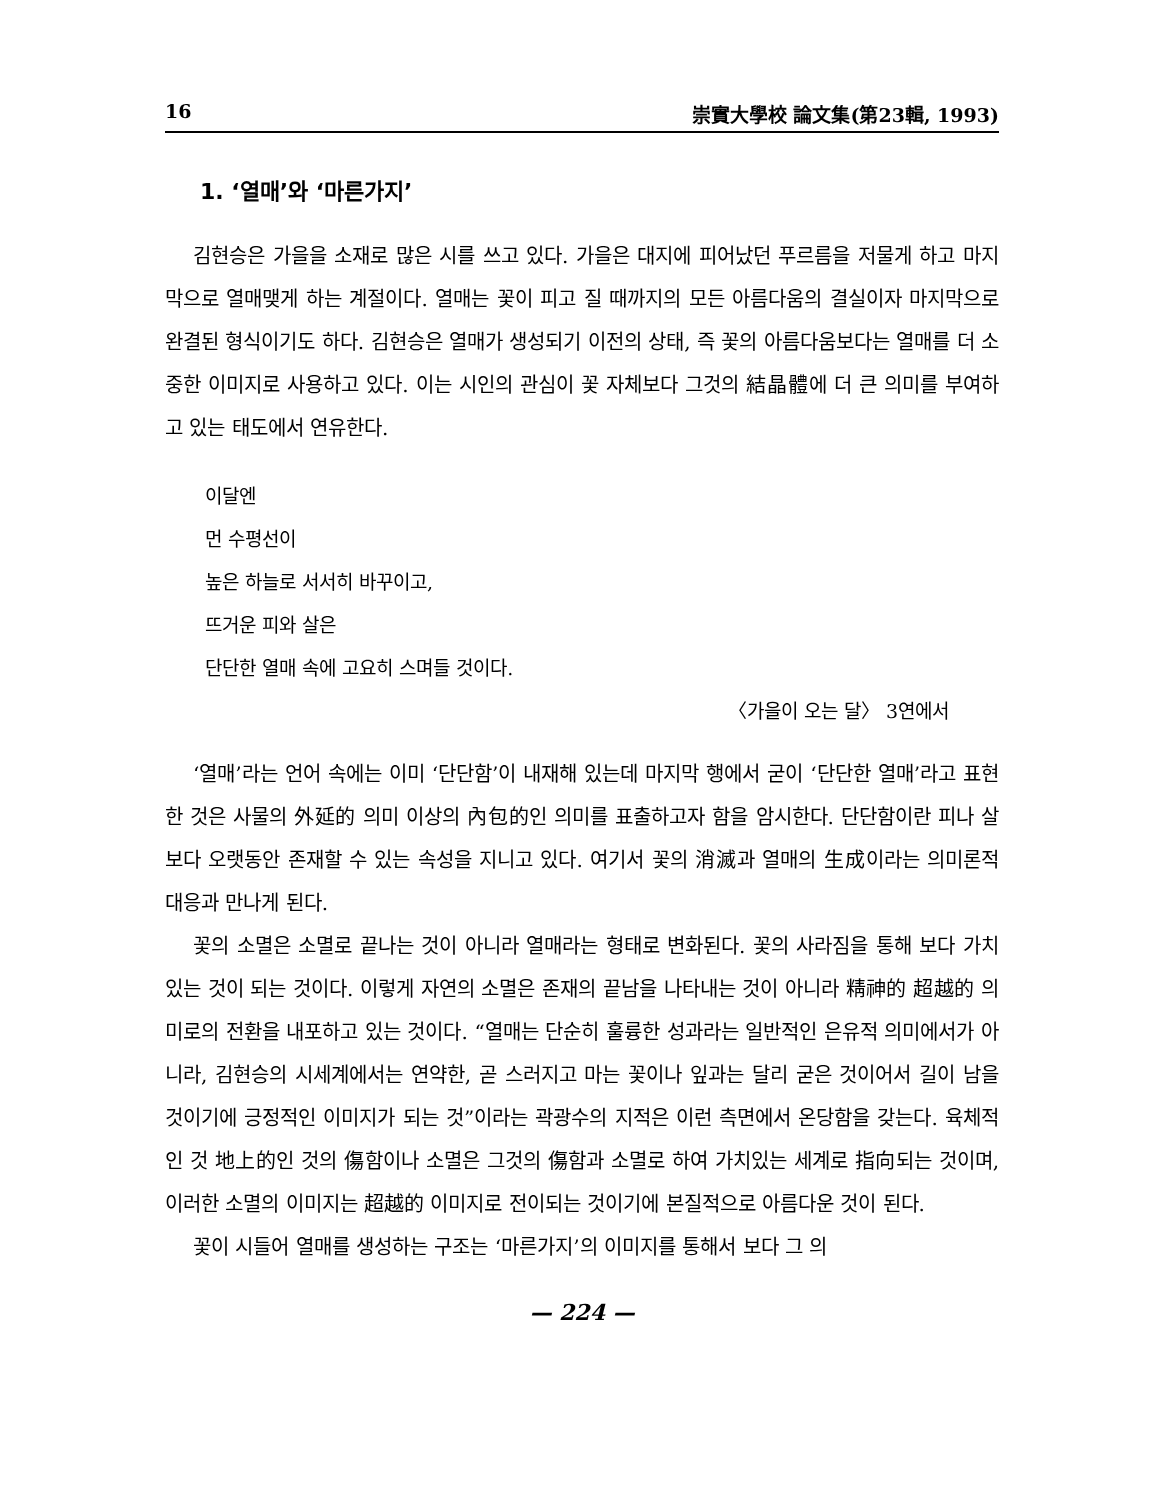16 崇實大學校 論文集(第23輯, 1993)
1. ‘열매’와 ‘마른가지’
김현승은 가을을 소재로 많은 시를 쓰고 있다. 가을은 대지에 피어났던 푸르름을 저물게 하고 마지막으로 열매맺게 하는 계절이다. 열매는 꽃이 피고 질 때까지의 모든 아름다움의 결실이자 마지막으로 완결된 형식이기도 하다. 김현승은 열매가 생성되기 이전의 상태, 즉 꽃의 아름다움보다는 열매를 더 소중한 이미지로 사용하고 있다. 이는 시인의 관심이 꽃 자체보다 그것의 結晶體에 더 큰 의미를 부여하고 있는 태도에서 연유한다.
이달엔
먼 수평선이
높은 하늘로 서서히 바꾸이고,
뜨거운 피와 살은
단단한 열매 속에 고요히 스며들 것이다.
〈가을이 오는 달〉 3연에서
‘열매’라는 언어 속에는 이미 ‘단단함’이 내재해 있는데 마지막 행에서 굳이 ‘단단한 열매’라고 표현한 것은 사물의 外延的 의미 이상의 內包的인 의미를 표출하고자 함을 암시한다. 단단함이란 피나 살보다 오랫동안 존재할 수 있는 속성을 지니고 있다. 여기서 꽃의 消滅과 열매의 生成이라는 의미론적 대응과 만나게 된다.
꽃의 소멸은 소멸로 끝나는 것이 아니라 열매라는 형태로 변화된다. 꽃의 사라짐을 통해 보다 가치 있는 것이 되는 것이다. 이렇게 자연의 소멸은 존재의 끝남을 나타내는 것이 아니라 精神的 超越的 의미로의 전환을 내포하고 있는 것이다. “열매는 단순히 훌륭한 성과라는 일반적인 은유적 의미에서가 아니라, 김현승의 시세계에서는 연약한, 곧 스러지고 마는 꽃이나 잎과는 달리 굳은 것이어서 길이 남을 것이기에 긍정적인 이미지가 되는 것”이라는 곽광수의 지적은 이런 측면에서 온당함을 갖는다. 육체적인 것 地上的인 것의 傷함이나 소멸은 그것의 傷함과 소멸로 하여 가치있는 세계로 指向되는 것이며, 이러한 소멸의 이미지는 超越的 이미지로 전이되는 것이기에 본질적으로 아름다운 것이 된다.
꽃이 시들어 열매를 생성하는 구조는 ‘마른가지’의 이미지를 통해서 보다 그 의
— 224 —